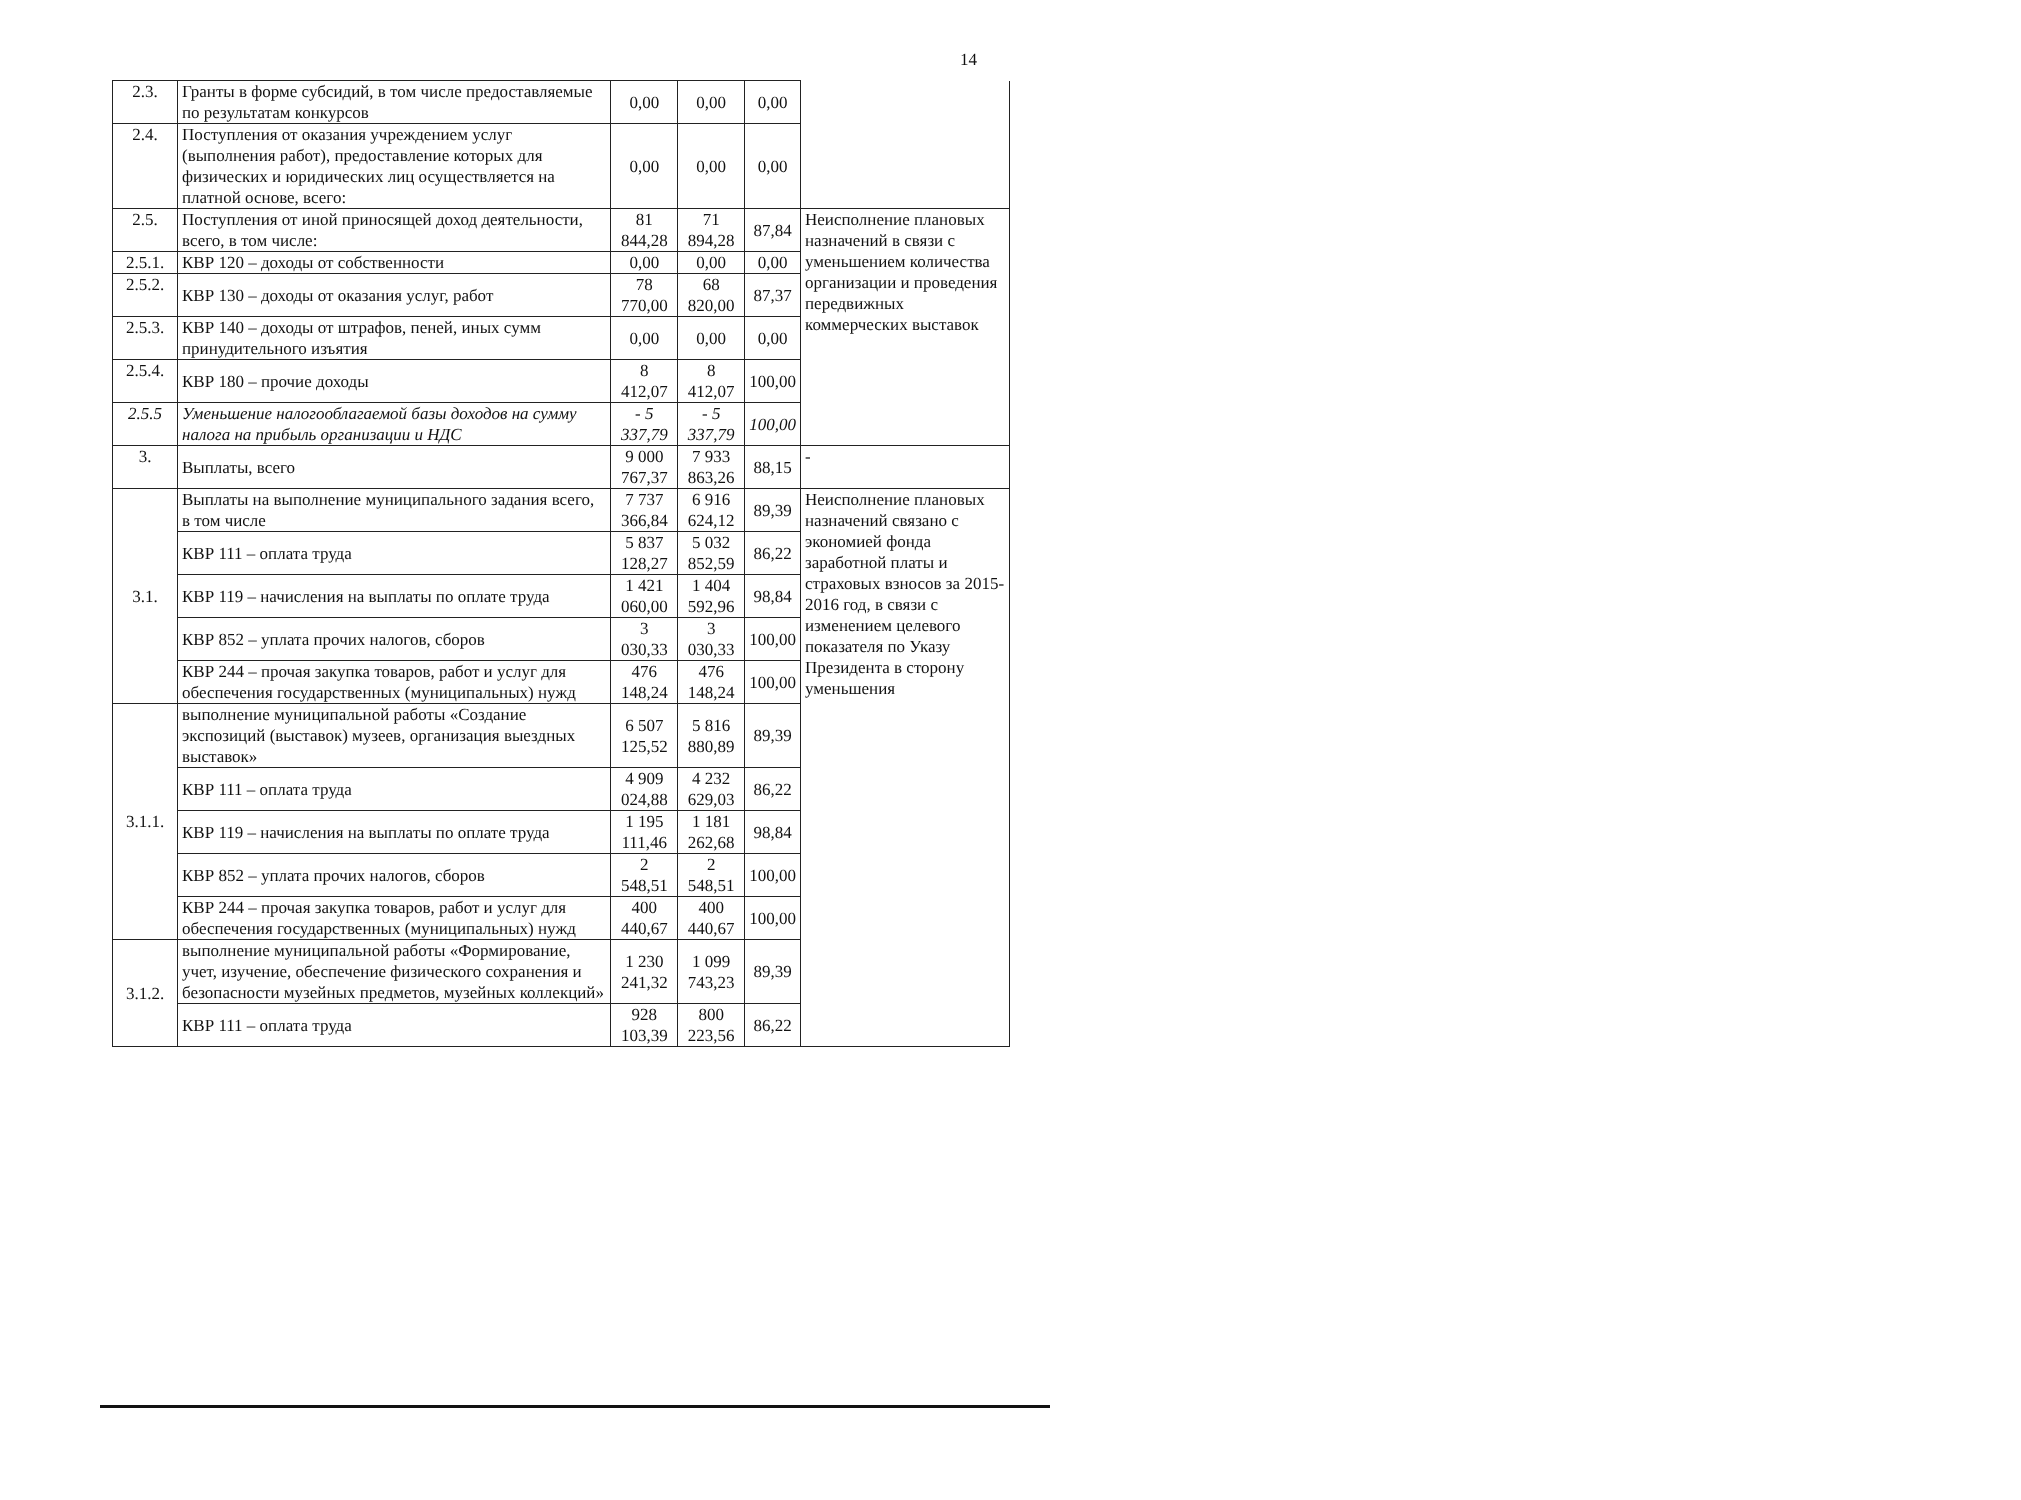14
| 2.3. | Гранты в форме субсидий, в том числе предоставляемые по результатам конкурсов | 0,00 | 0,00 | 0,00 | |
| 2.4. | Поступления от оказания учреждением услуг (выполнения работ), предоставление которых для физических и юридических лиц осуществляется на платной основе, всего: | 0,00 | 0,00 | 0,00 | |
| 2.5. | Поступления от иной приносящей доход деятельности, всего, в том числе: | 81 844,28 | 71 894,28 | 87,84 | Неисполнение плановых назначений в связи с уменьшением количества организации и проведения передвижных коммерческих выставок |
| 2.5.1. | КВР 120 – доходы от собственности | 0,00 | 0,00 | 0,00 | |
| 2.5.2. | КВР 130 – доходы от оказания услуг, работ | 78 770,00 | 68 820,00 | 87,37 | |
| 2.5.3. | КВР 140 – доходы от штрафов, пеней, иных сумм принудительного изъятия | 0,00 | 0,00 | 0,00 | |
| 2.5.4. | КВР 180 – прочие доходы | 8 412,07 | 8 412,07 | 100,00 | |
| 2.5.5 | Уменьшение налогооблагаемой базы доходов на сумму налога на прибыль организации и НДС | - 5 337,79 | - 5 337,79 | 100,00 | |
| 3. | Выплаты, всего | 9 000 767,37 | 7 933 863,26 | 88,15 | - |
| 3.1. | Выплаты на выполнение муниципального задания всего, в том числе | 7 737 366,84 | 6 916 624,12 | 89,39 | Неисполнение плановых назначений связано с экономией фонда заработной платы и страховых взносов за 2015-2016 год, в связи с изменением целевого показателя по Указу Президента в сторону уменьшения |
| | КВР 111 – оплата труда | 5 837 128,27 | 5 032 852,59 | 86,22 | |
| | КВР 119 – начисления на выплаты по оплате труда | 1 421 060,00 | 1 404 592,96 | 98,84 | |
| | КВР 852 – уплата прочих налогов, сборов | 3 030,33 | 3 030,33 | 100,00 | |
| | КВР 244 – прочая закупка товаров, работ и услуг для обеспечения государственных (муниципальных) нужд | 476 148,24 | 476 148,24 | 100,00 | |
| 3.1.1. | выполнение муниципальной работы «Создание экспозиций (выставок) музеев, организация выездных выставок» | 6 507 125,52 | 5 816 880,89 | 89,39 | |
| | КВР 111 – оплата труда | 4 909 024,88 | 4 232 629,03 | 86,22 | |
| | КВР 119 – начисления на выплаты по оплате труда | 1 195 111,46 | 1 181 262,68 | 98,84 | |
| | КВР 852 – уплата прочих налогов, сборов | 2 548,51 | 2 548,51 | 100,00 | |
| | КВР 244 – прочая закупка товаров, работ и услуг для обеспечения государственных (муниципальных) нужд | 400 440,67 | 400 440,67 | 100,00 | |
| 3.1.2. | выполнение муниципальной работы «Формирование, учет, изучение, обеспечение физического сохранения и безопасности музейных предметов, музейных коллекций» | 1 230 241,32 | 1 099 743,23 | 89,39 | |
| | КВР 111 – оплата труда | 928 103,39 | 800 223,56 | 86,22 | |